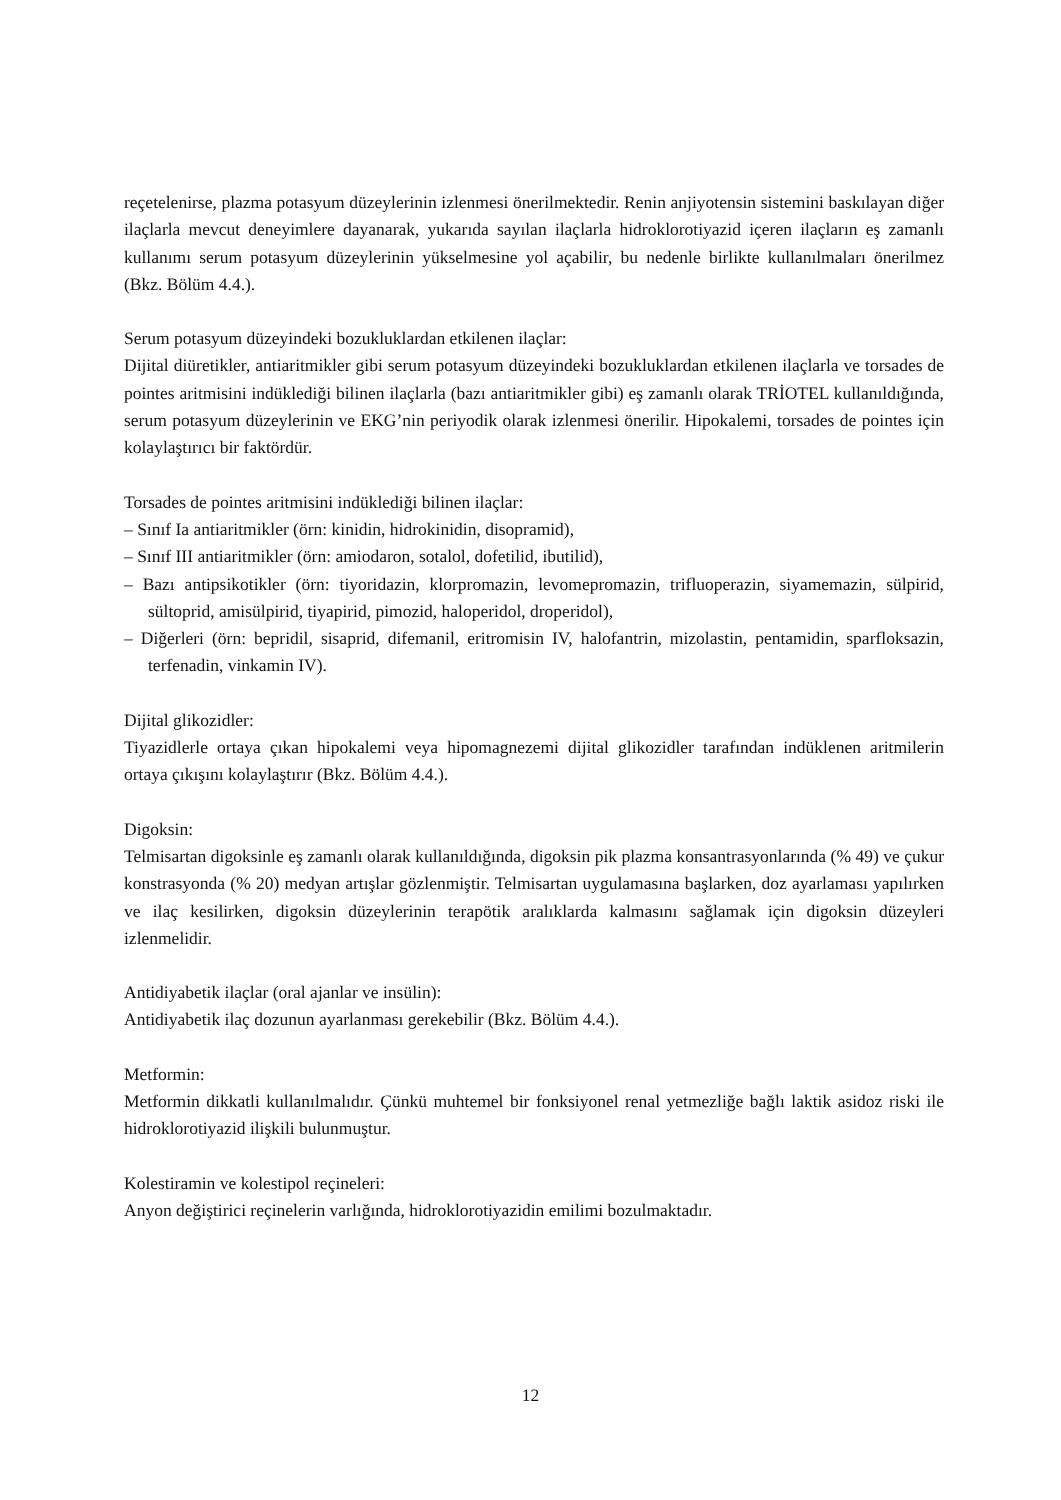reçetelenirse, plazma potasyum düzeylerinin izlenmesi önerilmektedir. Renin anjiyotensin sistemini baskılayan diğer ilaçlarla mevcut deneyimlere dayanarak, yukarıda sayılan ilaçlarla hidroklorotiyazid içeren ilaçların eş zamanlı kullanımı serum potasyum düzeylerinin yükselmesine yol açabilir, bu nedenle birlikte kullanılmaları önerilmez (Bkz. Bölüm 4.4.).
Serum potasyum düzeyindeki bozukluklardan etkilenen ilaçlar:
Dijital diüretikler, antiaritmikler gibi serum potasyum düzeyindeki bozukluklardan etkilenen ilaçlarla ve torsades de pointes aritmisini indüklediği bilinen ilaçlarla (bazı antiaritmikler gibi) eş zamanlı olarak TRİOTEL kullanıldığında, serum potasyum düzeylerinin ve EKG’nin periyodik olarak izlenmesi önerilir. Hipokalemi, torsades de pointes için kolaylaştırıcı bir faktördür.
Torsades de pointes aritmisini indüklediği bilinen ilaçlar:
– Sınıf Ia antiaritmikler (örn: kinidin, hidrokinidin, disopramid),
– Sınıf III antiaritmikler (örn: amiodaron, sotalol, dofetilid, ibutilid),
– Bazı antipsikotikler (örn: tiyoridazin, klorpromazin, levomepromazin, trifluoperazin, siyamemazin, sülpirid, sültoprid, amisülpirid, tiyapirid, pimozid, haloperidol, droperidol),
– Diğerleri (örn: bepridil, sisaprid, difemanil, eritromisin IV, halofantrin, mizolastin, pentamidin, sparfloksazin, terfenadin, vinkamin IV).
Dijital glikozidler:
Tiyazidlerle ortaya çıkan hipokalemi veya hipomagnezemi dijital glikozidler tarafından indüklenen aritmilerin ortaya çıkışını kolaylaştırır (Bkz. Bölüm 4.4.).
Digoksin:
Telmisartan digoksinle eş zamanlı olarak kullanıldığında, digoksin pik plazma konsantrasyonlarında (% 49) ve çukur konstrasyonda (% 20) medyan artışlar gözlenmiştir. Telmisartan uygulamasına başlarken, doz ayarlaması yapılırken ve ilaç kesilirken, digoksin düzeylerinin terapötik aralıklarda kalmasını sağlamak için digoksin düzeyleri izlenmelidir.
Antidiyabetik ilaçlar (oral ajanlar ve insülin):
Antidiyabetik ilaç dozunun ayarlanması gerekebilir (Bkz. Bölüm 4.4.).
Metformin:
Metformin dikkatli kullanılmalıdır. Çünkü muhtemel bir fonksiyonel renal yetmezliğe bağlı laktik asidoz riski ile hidroklorotiyazid ilişkili bulunmuştur.
Kolestiramin ve kolestipol reçineleri:
Anyon değiştirici reçinelerin varlığında, hidroklorotiyazidin emilimi bozulmaktadır.
12